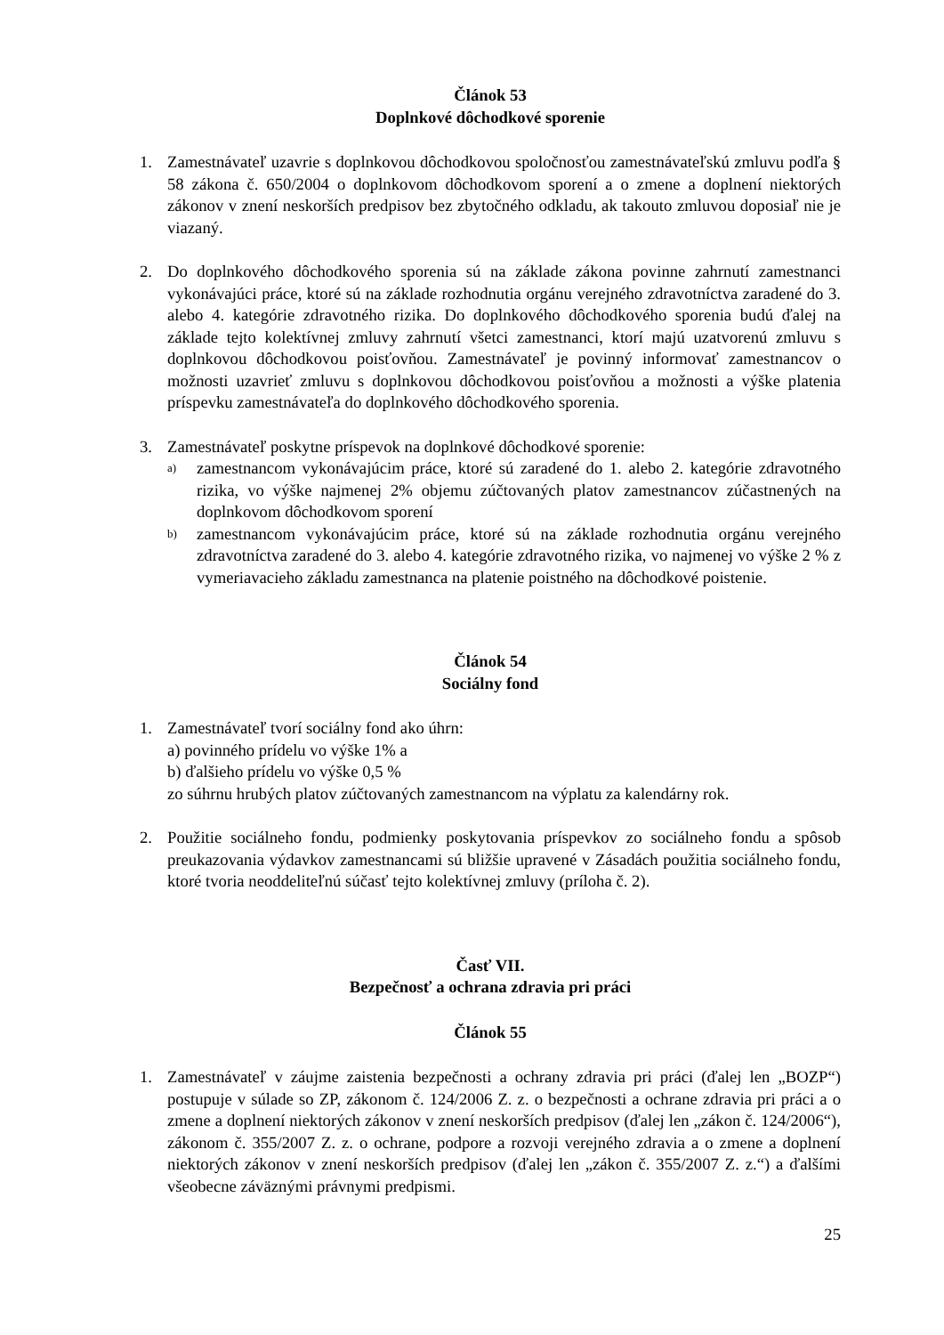Článok 53
Doplnkové dôchodkové sporenie
1. Zamestnávateľ uzavrie s doplnkovou dôchodkovou spoločnosťou zamestnávateľskú zmluvu podľa § 58 zákona č. 650/2004 o doplnkovom dôchodkovom sporení a o zmene a doplnení niektorých zákonov v znení neskorších predpisov bez zbytočného odkladu, ak takouto zmluvou doposiaľ nie je viazaný.
2. Do doplnkového dôchodkového sporenia sú na základe zákona povinne zahrnutí zamestnanci vykonávajúci práce, ktoré sú na základe rozhodnutia orgánu verejného zdravotníctva zaradené do 3. alebo 4. kategórie zdravotného rizika. Do doplnkového dôchodkového sporenia budú ďalej na základe tejto kolektívnej zmluvy zahrnutí všetci zamestnanci, ktorí majú uzatvorenú zmluvu s doplnkovou dôchodkovou poisťovňou. Zamestnávateľ je povinný informovať zamestnancov o možnosti uzavrieť zmluvu s doplnkovou dôchodkovou poisťovňou a možnosti a výške platenia príspevku zamestnávateľa do doplnkového dôchodkového sporenia.
3. Zamestnávateľ poskytne príspevok na doplnkové dôchodkové sporenie:
a)
zamestnancom vykonávajúcim práce, ktoré sú zaradené do 1. alebo 2. kategórie zdravotného rizika, vo výške najmenej 2% objemu zúčtovaných platov zamestnancov zúčastnených na doplnkovom dôchodkovom sporení
b)
zamestnancom vykonávajúcim práce, ktoré sú na základe rozhodnutia orgánu verejného zdravotníctva zaradené do 3. alebo 4. kategórie zdravotného rizika, vo najmenej vo výške 2 % z vymeriavacieho základu zamestnanca na platenie poistného na dôchodkové poistenie.
Článok 54
Sociálny fond
1. Zamestnávateľ tvorí sociálny fond ako úhrn:
a) povinného prídelu vo výške 1% a
b) ďalšieho prídelu vo výške 0,5 %
zo súhrnu hrubých platov zúčtovaných zamestnancom na výplatu za kalendárny rok.
2. Použitie sociálneho fondu, podmienky poskytovania príspevkov zo sociálneho fondu a spôsob preukazovania výdavkov zamestnancami sú bližšie upravené v Zásadách použitia sociálneho fondu, ktoré tvoria neoddeliteľnú súčasť tejto kolektívnej zmluvy (príloha č. 2).
Časť VII.
Bezpečnosť a ochrana zdravia pri práci
Článok 55
1. Zamestnávateľ v záujme zaistenia bezpečnosti a ochrany zdravia pri práci (ďalej len „BOZP“) postupuje v súlade so ZP, zákonom č. 124/2006 Z. z. o bezpečnosti a ochrane zdravia pri práci a o zmene a doplnení niektorých zákonov v znení neskorších predpisov (ďalej len „zákon č. 124/2006“), zákonom č. 355/2007 Z. z. o ochrane, podpore a rozvoji verejného zdravia a o zmene a doplnení niektorých zákonov v znení neskorších predpisov (ďalej len „zákon č. 355/2007 Z. z.“) a ďalšími všeobecne záväznými právnymi predpismi.
25